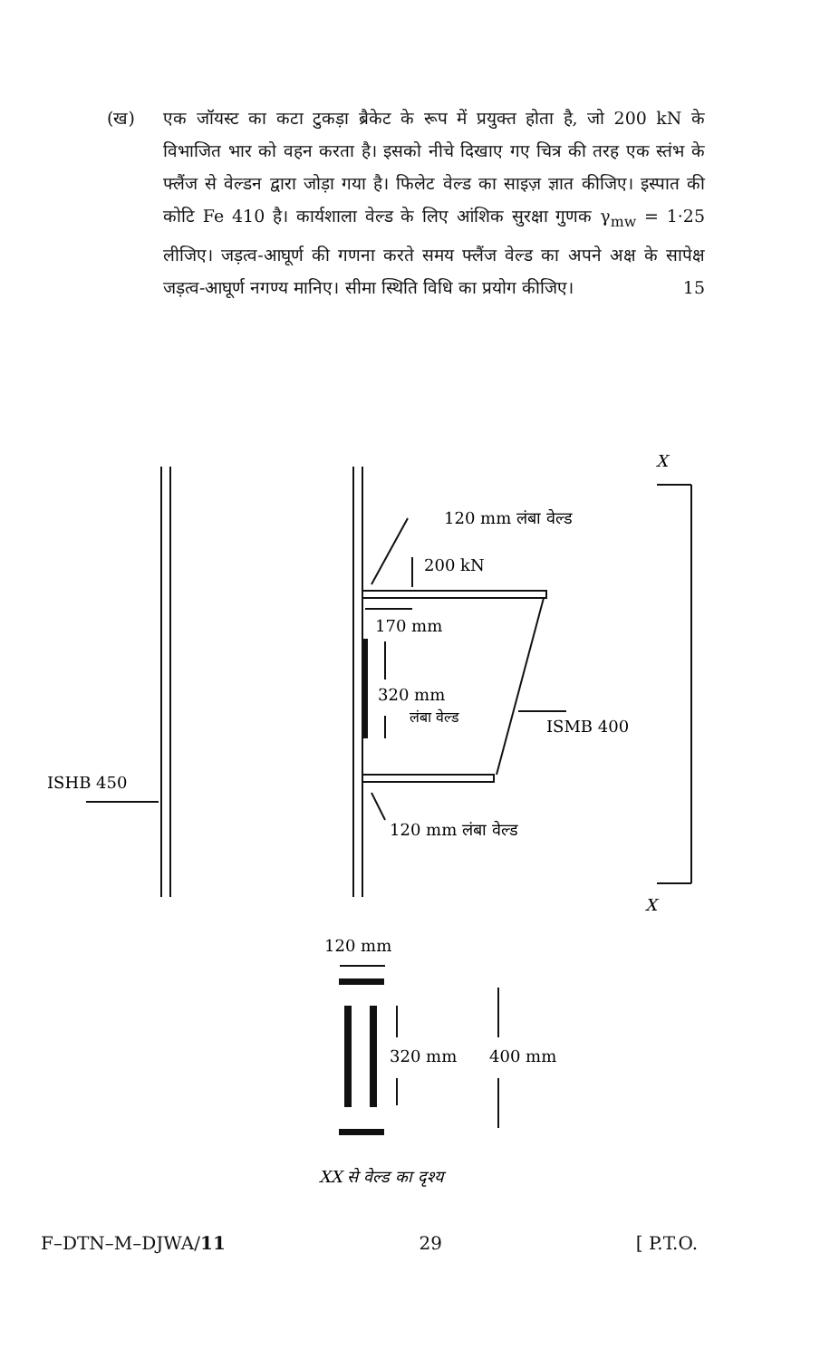(ख)
एक जॉयस्ट का कटा टुकड़ा ब्रैकेट के रूप में प्रयुक्त होता है, जो 200 kN के विभाजित भार को वहन करता है। इसको नीचे दिखाए गए चित्र की तरह एक स्तंभ के फ्लैंज से वेल्डन द्वारा जोड़ा गया है। फिलेट वेल्ड का साइज़ ज्ञात कीजिए। इस्पात की कोटि Fe 410 है। कार्यशाला वेल्ड के लिए आंशिक सुरक्षा गुणक γ<sub>mw</sub> = 1·25 लीजिए। जड़त्व-आघूर्ण की गणना करते समय फ्लैंज वेल्ड का अपने अक्ष के सापेक्ष जड़त्व-आघूर्ण नगण्य मानिए। सीमा स्थिति विधि का प्रयोग कीजिए।
15
X
X
120 mm लंबा वेल्ड
200 kN
170 mm
320 mm
लंबा वेल्ड
ISMB 400
ISHB 450
120 mm लंबा वेल्ड
120 mm
320 mm
400 mm
XX से वेल्ड का दृश्य
F–DTN–M–DJWA/11 29 [ P.T.O.